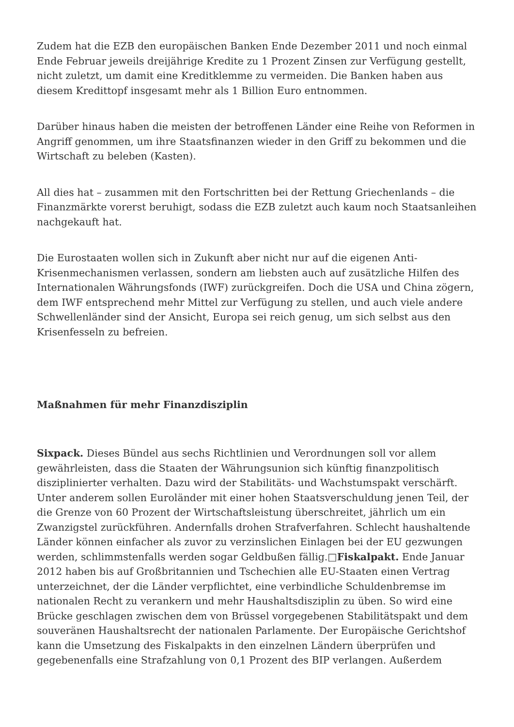Zudem hat die EZB den europäischen Banken Ende Dezember 2011 und noch einmal Ende Februar jeweils dreijährige Kredite zu 1 Prozent Zinsen zur Verfügung gestellt, nicht zuletzt, um damit eine Kreditklemme zu vermeiden. Die Banken haben aus diesem Kredittopf insgesamt mehr als 1 Billion Euro entnommen.
Darüber hinaus haben die meisten der betroffenen Länder eine Reihe von Reformen in Angriff genommen, um ihre Staatsfinanzen wieder in den Griff zu bekommen und die Wirtschaft zu beleben (Kasten).
All dies hat – zusammen mit den Fortschritten bei der Rettung Griechenlands – die Finanzmärkte vorerst beruhigt, sodass die EZB zuletzt auch kaum noch Staatsanleihen nachgekauft hat.
Die Eurostaaten wollen sich in Zukunft aber nicht nur auf die eigenen Anti-Krisenmechanismen verlassen, sondern am liebsten auch auf zusätzliche Hilfen des Internationalen Währungsfonds (IWF) zurückgreifen. Doch die USA und China zögern, dem IWF entsprechend mehr Mittel zur Verfügung zu stellen, und auch viele andere Schwellenländer sind der Ansicht, Europa sei reich genug, um sich selbst aus den Krisenfesseln zu befreien.
Maßnahmen für mehr Finanzdisziplin
Sixpack. Dieses Bündel aus sechs Richtlinien und Verordnungen soll vor allem gewährleisten, dass die Staaten der Währungsunion sich künftig finanzpolitisch disziplinierter verhalten. Dazu wird der Stabilitäts- und Wachstumspakt verschärft. Unter anderem sollen Euroländer mit einer hohen Staatsverschuldung jenen Teil, der die Grenze von 60 Prozent der Wirtschaftsleistung überschreitet, jährlich um ein Zwanzigstel zurückführen. Andernfalls drohen Strafverfahren. Schlecht haushaltende Länder können einfacher als zuvor zu verzinslichen Einlagen bei der EU gezwungen werden, schlimmstenfalls werden sogar Geldbußen fällig.□Fiskalpakt. Ende Januar 2012 haben bis auf Großbritannien und Tschechien alle EU-Staaten einen Vertrag unterzeichnet, der die Länder verpflichtet, eine verbindliche Schuldenbremse im nationalen Recht zu verankern und mehr Haushaltsdisziplin zu üben. So wird eine Brücke geschlagen zwischen dem von Brüssel vorgegebenen Stabilitätspakt und dem souveränen Haushaltsrecht der nationalen Parlamente. Der Europäische Gerichtshof kann die Umsetzung des Fiskalpakts in den einzelnen Ländern überprüfen und gegebenenfalls eine Strafzahlung von 0,1 Prozent des BIP verlangen. Außerdem